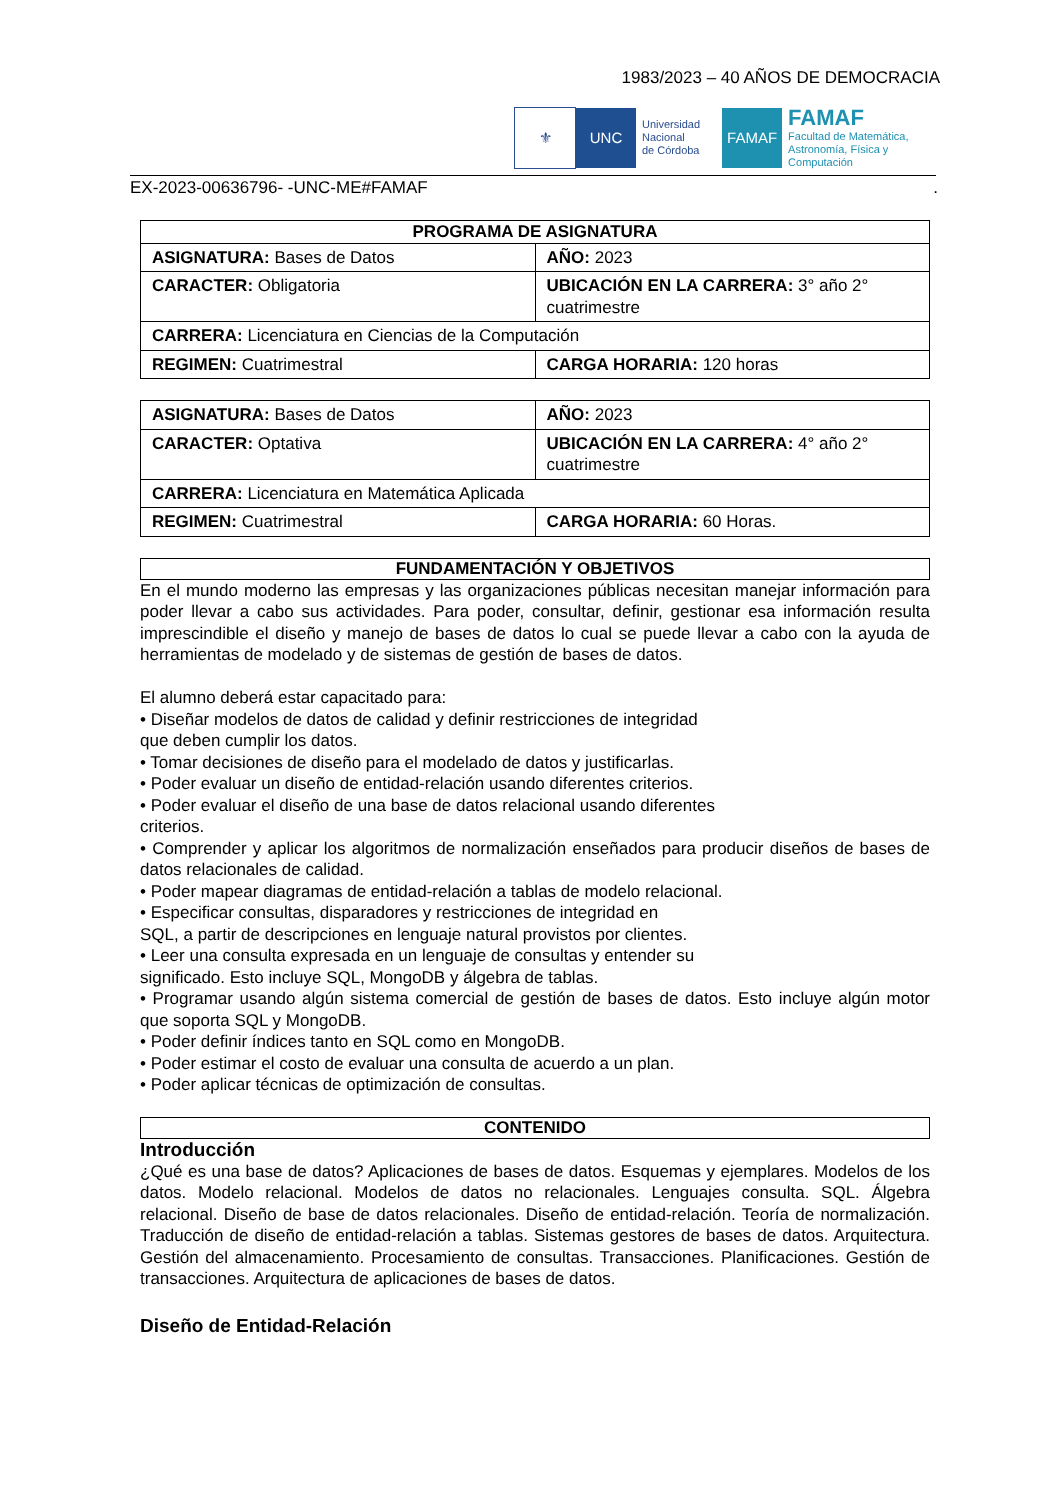1983/2023 – 40 AÑOS DE DEMOCRACIA
⚜ UNC
Universidad
Nacional
de Córdoba
FAMAF
FAMAF
Facultad de Matemática,
Astronomía, Física y
Computación
EX-2023-00636796- -UNC-ME#FAMAF.
| PROGRAMA DE ASIGNATURA | |
| --- | --- |
| ASIGNATURA: Bases de Datos | AÑO: 2023 |
| CARACTER: Obligatoria | UBICACIÓN EN LA CARRERA: 3° año 2° cuatrimestre |
| CARRERA: Licenciatura en Ciencias de la Computación | |
| REGIMEN: Cuatrimestral | CARGA HORARIA: 120 horas |
| ASIGNATURA: Bases de Datos | AÑO: 2023 |
| CARACTER: Optativa | UBICACIÓN EN LA CARRERA: 4° año 2° cuatrimestre |
| CARRERA: Licenciatura en Matemática Aplicada | |
| REGIMEN: Cuatrimestral | CARGA HORARIA: 60 Horas. |
FUNDAMENTACIÓN Y OBJETIVOS
En el mundo moderno las empresas y las organizaciones públicas necesitan manejar información para poder llevar a cabo sus actividades. Para poder, consultar, definir, gestionar esa información resulta imprescindible el diseño y manejo de bases de datos lo cual se puede llevar a cabo con la ayuda de herramientas de modelado y de sistemas de gestión de bases de datos.
El alumno deberá estar capacitado para:
• Diseñar modelos de datos de calidad y definir restricciones de integridad
que deben cumplir los datos.
• Tomar decisiones de diseño para el modelado de datos y justificarlas.
• Poder evaluar un diseño de entidad-relación usando diferentes criterios.
• Poder evaluar el diseño de una base de datos relacional usando diferentes
criterios.
• Comprender y aplicar los algoritmos de normalización enseñados para producir diseños de bases de datos relacionales de calidad.
• Poder mapear diagramas de entidad-relación a tablas de modelo relacional.
• Especificar consultas, disparadores y restricciones de integridad en
SQL, a partir de descripciones en lenguaje natural provistos por clientes.
• Leer una consulta expresada en un lenguaje de consultas y entender su
significado. Esto incluye SQL, MongoDB y álgebra de tablas.
• Programar usando algún sistema comercial de gestión de bases de datos. Esto incluye algún motor que soporta SQL y MongoDB.
• Poder definir índices tanto en SQL como en MongoDB.
• Poder estimar el costo de evaluar una consulta de acuerdo a un plan.
• Poder aplicar técnicas de optimización de consultas.
CONTENIDO
Introducción
¿Qué es una base de datos? Aplicaciones de bases de datos. Esquemas y ejemplares. Modelos de los datos. Modelo relacional. Modelos de datos no relacionales. Lenguajes consulta. SQL. Álgebra relacional. Diseño de base de datos relacionales. Diseño de entidad-relación. Teoría de normalización. Traducción de diseño de entidad-relación a tablas. Sistemas gestores de bases de datos. Arquitectura. Gestión del almacenamiento. Procesamiento de consultas. Transacciones. Planificaciones. Gestión de transacciones. Arquitectura de aplicaciones de bases de datos.
Diseño de Entidad-Relación